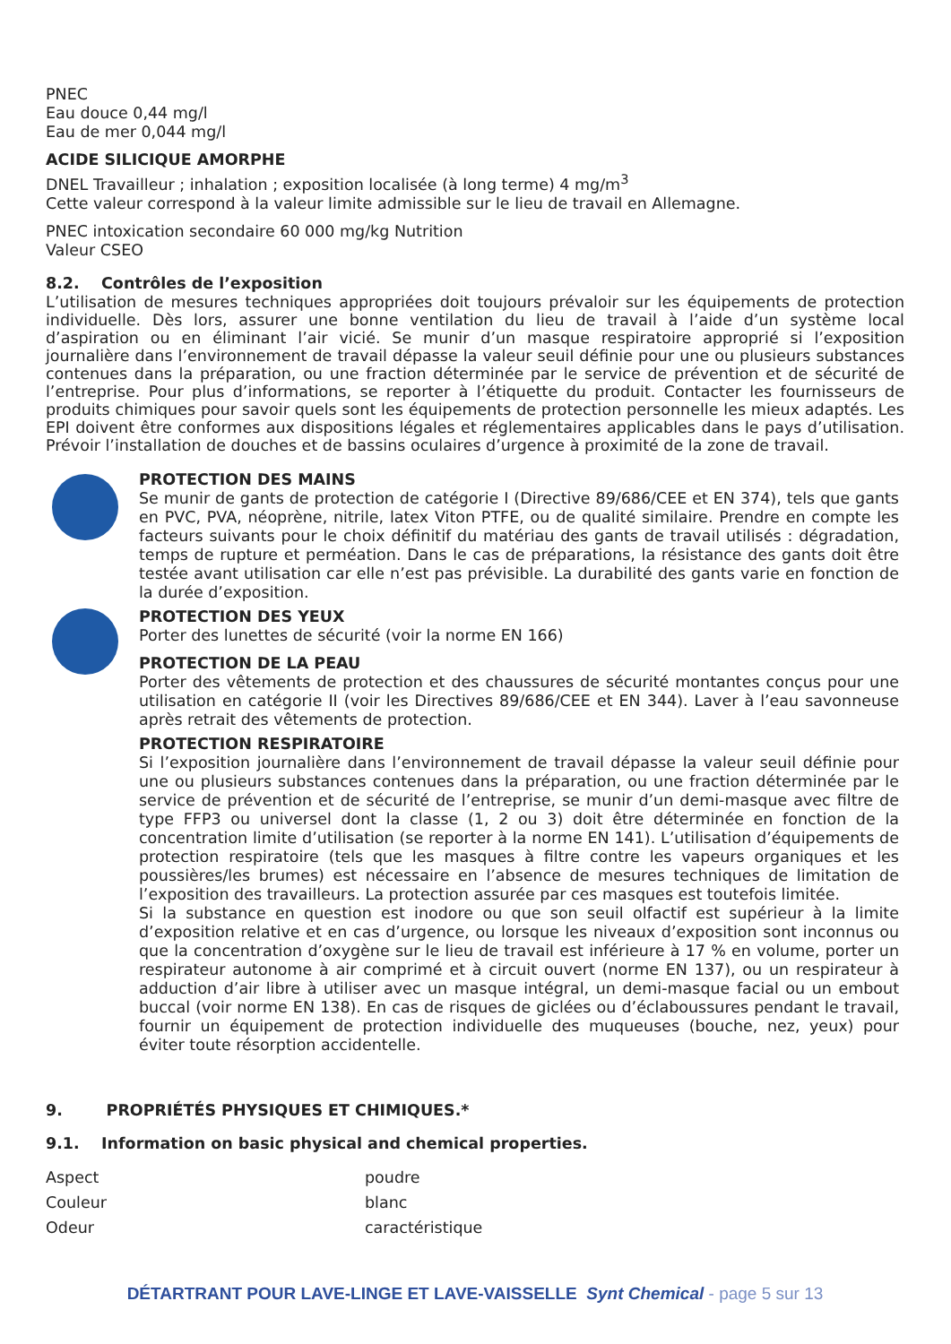PNEC
Eau douce 0,44 mg/l
Eau de mer 0,044 mg/l
ACIDE SILICIQUE AMORPHE
DNEL Travailleur ; inhalation ; exposition localisée (à long terme) 4 mg/m<sup>3</sup>
Cette valeur correspond à la valeur limite admissible sur le lieu de travail en Allemagne.
PNEC intoxication secondaire 60 000 mg/kg Nutrition
Valeur CSEO
8.2. Contrôles de l’exposition
L’utilisation de mesures techniques appropriées doit toujours prévaloir sur les équipements de protection individuelle. Dès lors, assurer une bonne ventilation du lieu de travail à l’aide d’un système local d’aspiration ou en éliminant l’air vicié. Se munir d’un masque respiratoire approprié si l’exposition journalière dans l’environnement de travail dépasse la valeur seuil définie pour une ou plusieurs substances contenues dans la préparation, ou une fraction déterminée par le service de prévention et de sécurité de l’entreprise. Pour plus d’informations, se reporter à l’étiquette du produit. Contacter les fournisseurs de produits chimiques pour savoir quels sont les équipements de protection personnelle les mieux adaptés. Les EPI doivent être conformes aux dispositions légales et réglementaires applicables dans le pays d’utilisation. Prévoir l’installation de douches et de bassins oculaires d’urgence à proximité de la zone de travail.
PROTECTION DES MAINS
Se munir de gants de protection de catégorie I (Directive 89/686/CEE et EN 374), tels que gants en PVC, PVA, néoprène, nitrile, latex Viton PTFE, ou de qualité similaire. Prendre en compte les facteurs suivants pour le choix définitif du matériau des gants de travail utilisés : dégradation, temps de rupture et perméation. Dans le cas de préparations, la résistance des gants doit être testée avant utilisation car elle n’est pas prévisible. La durabilité des gants varie en fonction de la durée d’exposition.
PROTECTION DES YEUX
Porter des lunettes de sécurité (voir la norme EN 166)
PROTECTION DE LA PEAU
Porter des vêtements de protection et des chaussures de sécurité montantes conçus pour une utilisation en catégorie II (voir les Directives 89/686/CEE et EN 344). Laver à l’eau savonneuse après retrait des vêtements de protection.
PROTECTION RESPIRATOIRE
Si l’exposition journalière dans l’environnement de travail dépasse la valeur seuil définie pour une ou plusieurs substances contenues dans la préparation, ou une fraction déterminée par le service de prévention et de sécurité de l’entreprise, se munir d’un demi-masque avec filtre de type FFP3 ou universel dont la classe (1, 2 ou 3) doit être déterminée en fonction de la concentration limite d’utilisation (se reporter à la norme EN 141). L’utilisation d’équipements de protection respiratoire (tels que les masques à filtre contre les vapeurs organiques et les poussières/les brumes) est nécessaire en l’absence de mesures techniques de limitation de l’exposition des travailleurs. La protection assurée par ces masques est toutefois limitée.
Si la substance en question est inodore ou que son seuil olfactif est supérieur à la limite d’exposition relative et en cas d’urgence, ou lorsque les niveaux d’exposition sont inconnus ou que la concentration d’oxygène sur le lieu de travail est inférieure à 17 % en volume, porter un respirateur autonome à air comprimé et à circuit ouvert (norme EN 137), ou un respirateur à adduction d’air libre à utiliser avec un masque intégral, un demi-masque facial ou un embout buccal (voir norme EN 138). En cas de risques de giclées ou d’éclaboussures pendant le travail, fournir un équipement de protection individuelle des muqueuses (bouche, nez, yeux) pour éviter toute résorption accidentelle.
9. PROPRIÉTÉS PHYSIQUES ET CHIMIQUES.*
9.1. Information on basic physical and chemical properties.
| Aspect | poudre |
| Couleur | blanc |
| Odeur | caractéristique |
DÉTARTRANT POUR LAVE-LINGE ET LAVE-VAISSELLE Synt Chemical - page 5 sur 13